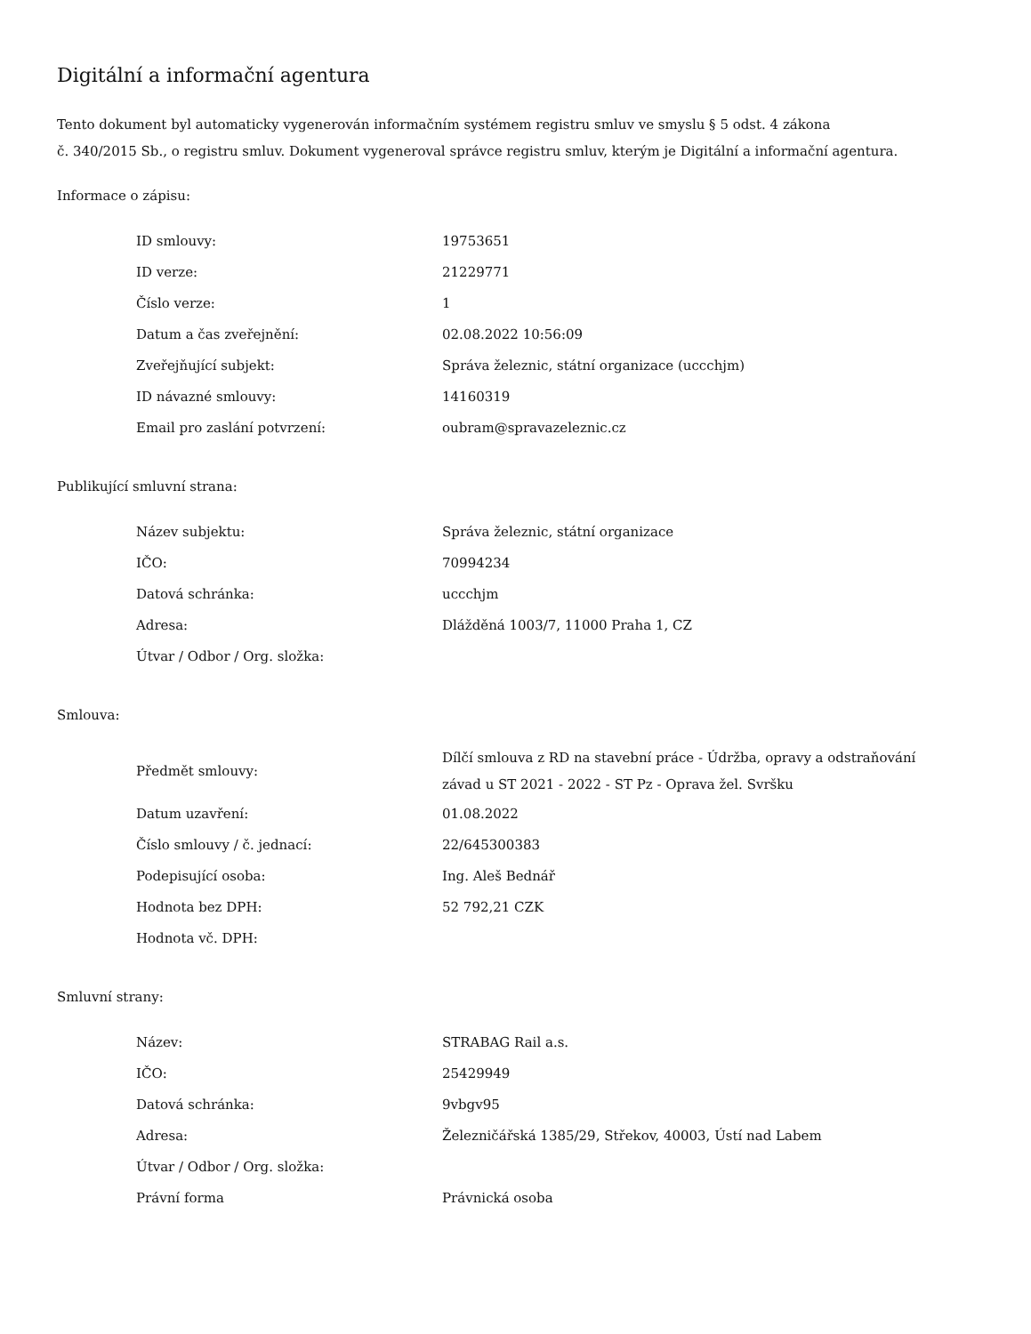Digitální a informační agentura
Tento dokument byl automaticky vygenerován informačním systémem registru smluv ve smyslu § 5 odst. 4 zákona
č. 340/2015 Sb., o registru smluv. Dokument vygeneroval správce registru smluv, kterým je Digitální a informační agentura.
Informace o zápisu:
| ID smlouvy: | 19753651 |
| ID verze: | 21229771 |
| Číslo verze: | 1 |
| Datum a čas zveřejnění: | 02.08.2022 10:56:09 |
| Zveřejňující subjekt: | Správa železnic, státní organizace (uccchjm) |
| ID návazné smlouvy: | 14160319 |
| Email pro zaslání potvrzení: | oubram@spravazeleznic.cz |
Publikující smluvní strana:
| Název subjektu: | Správa železnic, státní organizace |
| IČO: | 70994234 |
| Datová schránka: | uccchjm |
| Adresa: | Dlážděná 1003/7, 11000 Praha 1, CZ |
| Útvar / Odbor / Org. složka: | |
Smlouva:
| Předmět smlouvy: | Dílčí smlouva z RD na stavební práce - Údržba, opravy a odstraňování závad u ST 2021 - 2022 - ST Pz - Oprava žel. Svršku |
| Datum uzavření: | 01.08.2022 |
| Číslo smlouvy / č. jednací: | 22/645300383 |
| Podepisující osoba: | Ing. Aleš Bednář |
| Hodnota bez DPH: | 52 792,21 CZK |
| Hodnota vč. DPH: | |
Smluvní strany:
| Název: | STRABAG Rail a.s. |
| IČO: | 25429949 |
| Datová schránka: | 9vbgv95 |
| Adresa: | Železničářská 1385/29, Střekov, 40003, Ústí nad Labem |
| Útvar / Odbor / Org. složka: | |
| Právní forma | Právnická osoba |